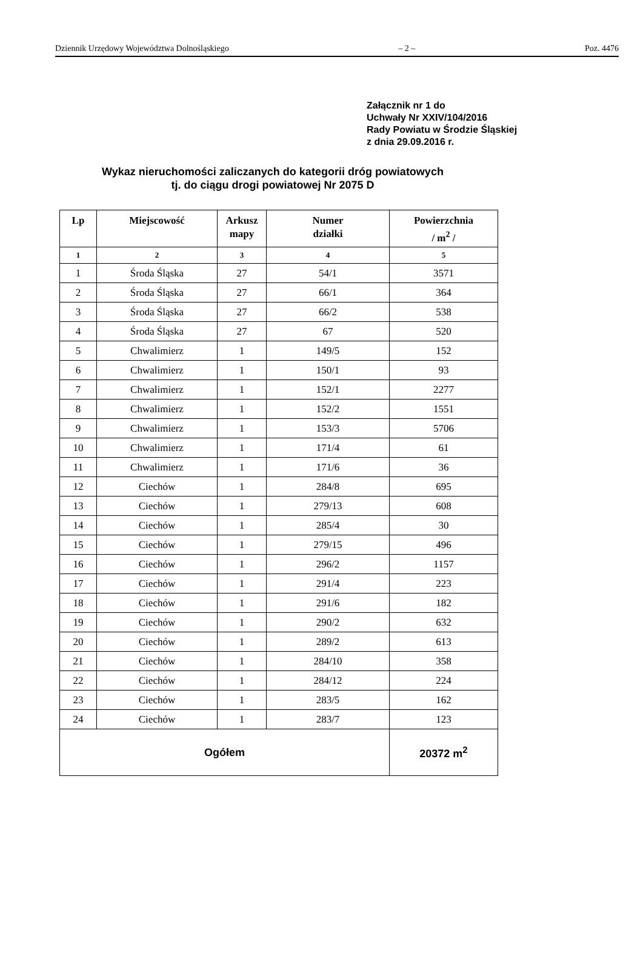Dziennik Urzędowy Województwa Dolnośląskiego – 2 – Poz. 4476
Załącznik nr 1 do
Uchwały Nr XXIV/104/2016
Rady Powiatu w Środzie Śląskiej
z dnia 29.09.2016 r.
Wykaz nieruchomości zaliczanych do kategorii dróg powiatowych
tj. do ciągu drogi powiatowej Nr 2075 D
| Lp | Miejscowość | Arkusz mapy | Numer działki | Powierzchnia / m<sup>2</sup> / |
| --- | --- | --- | --- | --- |
| 1 | 2 | 3 | 4 | 5 |
| 1 | Środa Śląska | 27 | 54/1 | 3571 |
| 2 | Środa Śląska | 27 | 66/1 | 364 |
| 3 | Środa Śląska | 27 | 66/2 | 538 |
| 4 | Środa Śląska | 27 | 67 | 520 |
| 5 | Chwalimierz | 1 | 149/5 | 152 |
| 6 | Chwalimierz | 1 | 150/1 | 93 |
| 7 | Chwalimierz | 1 | 152/1 | 2277 |
| 8 | Chwalimierz | 1 | 152/2 | 1551 |
| 9 | Chwalimierz | 1 | 153/3 | 5706 |
| 10 | Chwalimierz | 1 | 171/4 | 61 |
| 11 | Chwalimierz | 1 | 171/6 | 36 |
| 12 | Ciechów | 1 | 284/8 | 695 |
| 13 | Ciechów | 1 | 279/13 | 608 |
| 14 | Ciechów | 1 | 285/4 | 30 |
| 15 | Ciechów | 1 | 279/15 | 496 |
| 16 | Ciechów | 1 | 296/2 | 1157 |
| 17 | Ciechów | 1 | 291/4 | 223 |
| 18 | Ciechów | 1 | 291/6 | 182 |
| 19 | Ciechów | 1 | 290/2 | 632 |
| 20 | Ciechów | 1 | 289/2 | 613 |
| 21 | Ciechów | 1 | 284/10 | 358 |
| 22 | Ciechów | 1 | 284/12 | 224 |
| 23 | Ciechów | 1 | 283/5 | 162 |
| 24 | Ciechów | 1 | 283/7 | 123 |
| Ogółem | | | | 20372 m<sup>2</sup> |